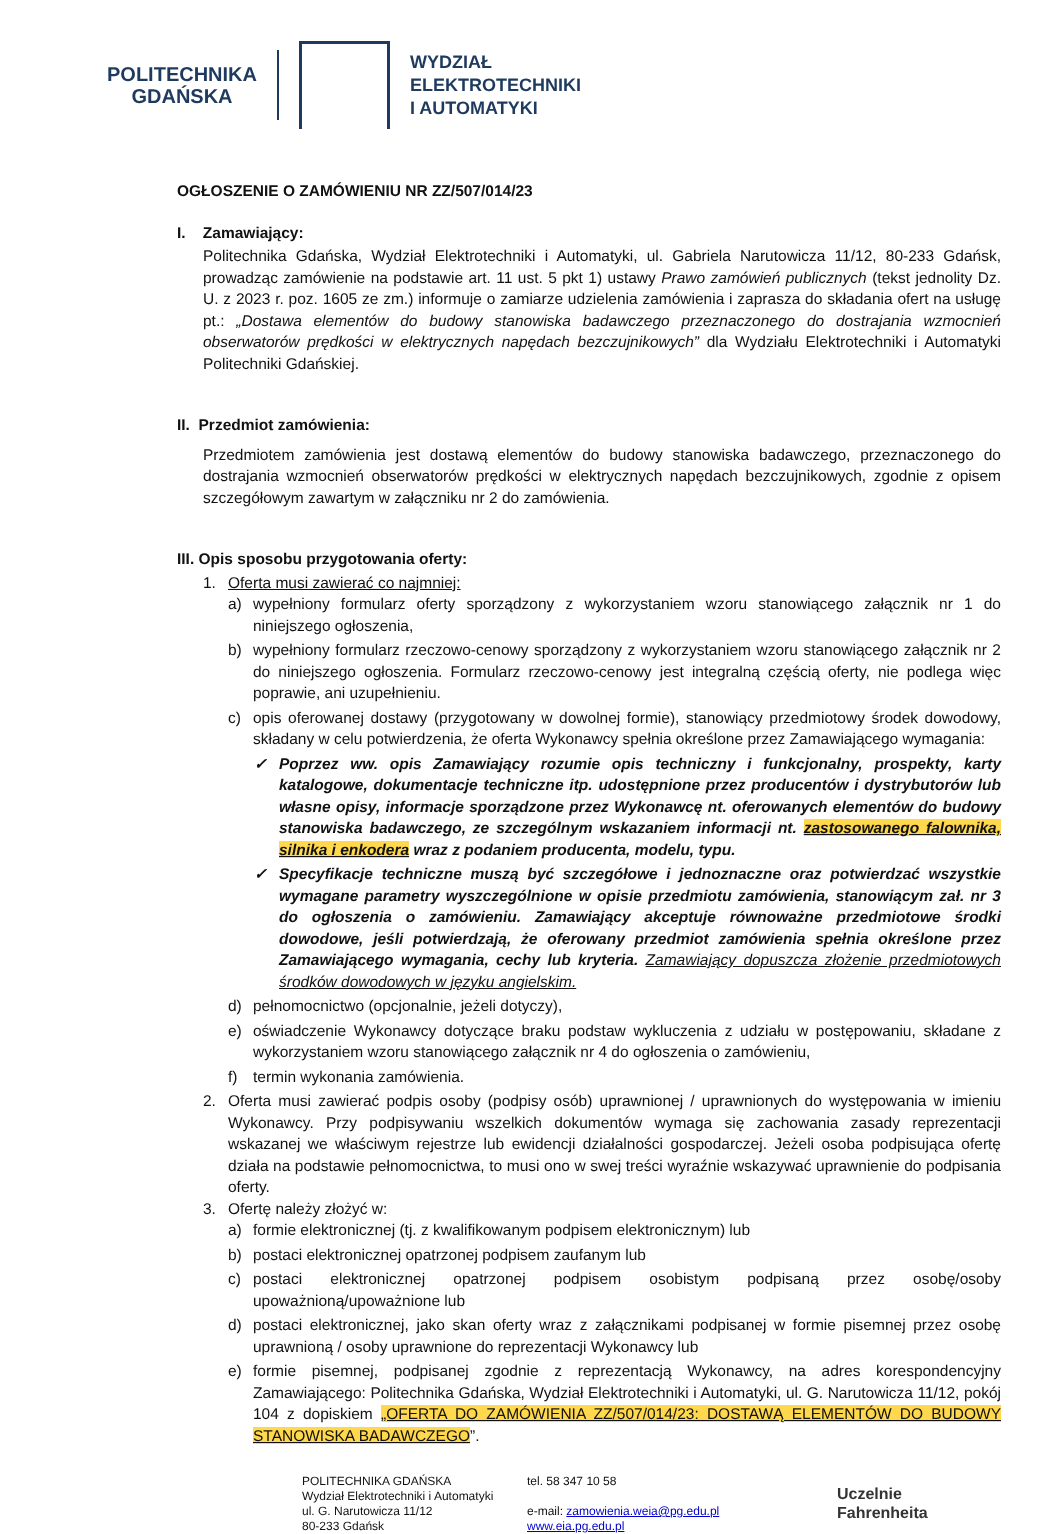POLITECHNIKA
GDAŃSKA
WYDZIAŁ
ELEKTROTECHNIKI
I AUTOMATYKI
OGŁOSZENIE O ZAMÓWIENIU NR ZZ/507/014/23
I. Zamawiający:
Politechnika Gdańska, Wydział Elektrotechniki i Automatyki, ul. Gabriela Narutowicza 11/12, 80-233 Gdańsk, prowadząc zamówienie na podstawie art. 11 ust. 5 pkt 1) ustawy Prawo zamówień publicznych (tekst jednolity Dz. U. z 2023 r. poz. 1605 ze zm.) informuje o zamiarze udzielenia zamówienia i zaprasza do składania ofert na usługę pt.: „Dostawa elementów do budowy stanowiska badawczego przeznaczonego do dostrajania wzmocnień obserwatorów prędkości w elektrycznych napędach bezczujnikowych” dla Wydziału Elektrotechniki i Automatyki Politechniki Gdańskiej.
II. Przedmiot zamówienia:
Przedmiotem zamówienia jest dostawą elementów do budowy stanowiska badawczego, przeznaczonego do dostrajania wzmocnień obserwatorów prędkości w elektrycznych napędach bezczujnikowych, zgodnie z opisem szczegółowym zawartym w załączniku nr 2 do zamówienia.
III. Opis sposobu przygotowania oferty:
1. Oferta musi zawierać co najmniej:
a) wypełniony formularz oferty sporządzony z wykorzystaniem wzoru stanowiącego załącznik nr 1 do niniejszego ogłoszenia,
b) wypełniony formularz rzeczowo-cenowy sporządzony z wykorzystaniem wzoru stanowiącego załącznik nr 2 do niniejszego ogłoszenia. Formularz rzeczowo-cenowy jest integralną częścią oferty, nie podlega więc poprawie, ani uzupełnieniu.
c) opis oferowanej dostawy (przygotowany w dowolnej formie), stanowiący przedmiotowy środek dowodowy, składany w celu potwierdzenia, że oferta Wykonawcy spełnia określone przez Zamawiającego wymagania:
✓ Poprzez ww. opis Zamawiający rozumie opis techniczny i funkcjonalny, prospekty, karty katalogowe, dokumentacje techniczne itp. udostępnione przez producentów i dystrybutorów lub własne opisy, informacje sporządzone przez Wykonawcę nt. oferowanych elementów do budowy stanowiska badawczego, ze szczególnym wskazaniem informacji nt. zastosowanego falownika, silnika i enkodera wraz z podaniem producenta, modelu, typu.
✓ Specyfikacje techniczne muszą być szczegółowe i jednoznaczne oraz potwierdzać wszystkie wymagane parametry wyszczególnione w opisie przedmiotu zamówienia, stanowiącym zał. nr 3 do ogłoszenia o zamówieniu. Zamawiający akceptuje równoważne przedmiotowe środki dowodowe, jeśli potwierdzają, że oferowany przedmiot zamówienia spełnia określone przez Zamawiającego wymagania, cechy lub kryteria. Zamawiający dopuszcza złożenie przedmiotowych środków dowodowych w języku angielskim.
d) pełnomocnictwo (opcjonalnie, jeżeli dotyczy),
e) oświadczenie Wykonawcy dotyczące braku podstaw wykluczenia z udziału w postępowaniu, składane z wykorzystaniem wzoru stanowiącego załącznik nr 4 do ogłoszenia o zamówieniu,
f) termin wykonania zamówienia.
2. Oferta musi zawierać podpis osoby (podpisy osób) uprawnionej / uprawnionych do występowania w imieniu Wykonawcy. Przy podpisywaniu wszelkich dokumentów wymaga się zachowania zasady reprezentacji wskazanej we właściwym rejestrze lub ewidencji działalności gospodarczej. Jeżeli osoba podpisująca ofertę działa na podstawie pełnomocnictwa, to musi ono w swej treści wyraźnie wskazywać uprawnienie do podpisania oferty.
3. Ofertę należy złożyć w:
a) formie elektronicznej (tj. z kwalifikowanym podpisem elektronicznym) lub
b) postaci elektronicznej opatrzonej podpisem zaufanym lub
c) postaci elektronicznej opatrzonej podpisem osobistym podpisaną przez osobę/osoby upoważnioną/upoważnione lub
d) postaci elektronicznej, jako skan oferty wraz z załącznikami podpisanej w formie pisemnej przez osobę uprawnioną / osoby uprawnione do reprezentacji Wykonawcy lub
e) formie pisemnej, podpisanej zgodnie z reprezentacją Wykonawcy, na adres korespondencyjny Zamawiającego: Politechnika Gdańska, Wydział Elektrotechniki i Automatyki, ul. G. Narutowicza 11/12, pokój 104 z dopiskiem „OFERTA DO ZAMÓWIENIA ZZ/507/014/23: DOSTAWĄ ELEMENTÓW DO BUDOWY STANOWISKA BADAWCZEGO”.
POLITECHNIKA GDAŃSKA
Wydział Elektrotechniki i Automatyki
ul. G. Narutowicza 11/12
80-233 Gdańsk
tel. 58 347 10 58
e-mail: zamowienia.weia@pg.edu.pl
www.eia.pg.edu.pl
Uczelnie
Fahrenheita